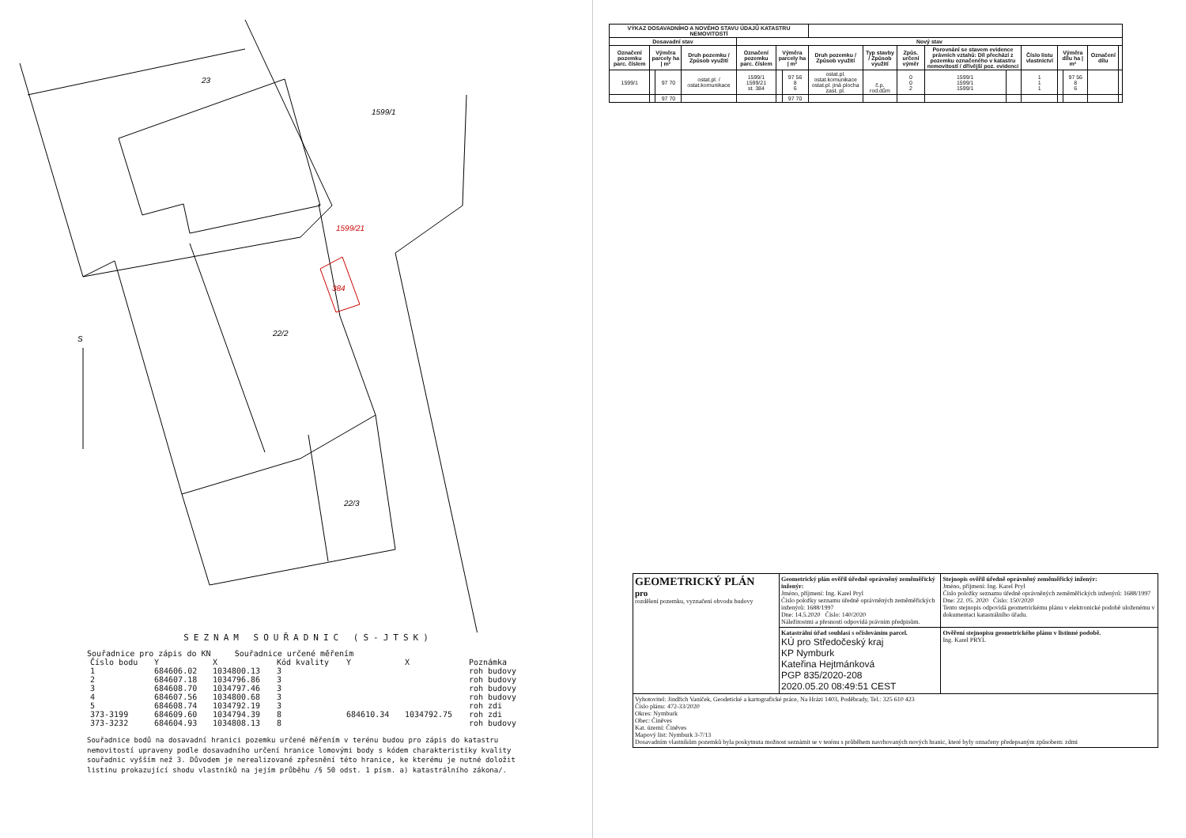23
1599/1
22/2
22/3
384
1599/21
S
SEZNAM SOUŘADNIC (S-JTSK)
Souřadnice pro zápis do KN Souřadnice určené měřením
| Číslo bodu | Y | X | Kód kvality | Y | X | Poznámka |
| --- | --- | --- | --- | --- | --- | --- |
| 1 | 684606.02 | 1034800.13 | 3 | | | roh budovy |
| 2 | 684607.18 | 1034796.86 | 3 | | | roh budovy |
| 3 | 684608.70 | 1034797.46 | 3 | | | roh budovy |
| 4 | 684607.56 | 1034800.68 | 3 | | | roh budovy |
| 5 | 684608.74 | 1034792.19 | 3 | | | roh zdi |
| 373-3199 | 684609.60 | 1034794.39 | 8 | 684610.34 | 1034792.75 | roh zdi |
| 373-3232 | 684604.93 | 1034808.13 | 8 | | | roh budovy |
Souřadnice bodů na dosavadní hranici pozemku určené měřením v terénu budou pro zápis do katastru nemovitostí upraveny podle dosavadního určení hranice lomovými body s kódem charakteristiky kvality souřadnic vyšším než 3. Důvodem je nerealizované zpřesnění této hranice, ke kterému je nutné doložit listinu prokazující shodu vlastníků na jejím průběhu /§ 50 odst. 1 písm. a) katastrálního zákona/.
| VÝKAZ DOSAVADNÍHO A NOVÉHO STAVU ÚDAJŮ KATASTRU NEMOVITOSTÍ | | | | | | | | | | | | | | | | |
| --- | --- | --- | --- | --- | --- | --- | --- | --- | --- | --- | --- | --- | --- | --- | --- | --- |
| Dosavadní stav | | | | Nový stav | | | | | | | | | | | | |
| Označení pozemku parc. číslem | Výměra parcely ha / m² | | Druh pozemku / Způsob využití | Označení pozemku parc. číslem | Výměra parcely ha / m² | | Druh pozemku / Způsob využití | Typ stavby / Způsob využití | Způs. určení výměr | Porovnání se stavem evidence právních vztahů: Díl přechází z pozemku označeného v katastru nemovitostí / dřívější poz. evidenci | | Číslo listu vlastnictví | Výměra dílu ha / m² | | Označení dílu | |
| 1599/1 | | 97 70 | ostat.pl. / ostat.komunikace | 1599/1 1599/21 st. 384 | | 97 56 8 6 | ostat.pl. ostat.komunikace ostat.pl. jiná plocha zast. pl. | č.p. rod.dům | 0 0 2 | 1599/1 1599/1 1599/1 | | 1 1 1 | | 97 56 8 6 | | |
| | | 97 70 | | | | 97 70 | | | | | | | | | | |
| GEOMETRICKÝ PLÁN pro rozdělení pozemku, vyznačení obvodu budovy | Geometrický plán ověřil úředně oprávněný zeměměřický inženýr: Jméno, příjmení: Ing. Karel Pryl Číslo položky seznamu úředně oprávněných zeměměřických inženýrů: 1688/1997 Dne: 14.5.2020 Číslo: 140/2020 Náležitostmi a přesností odpovídá právním předpisům. | Stejnopis ověřil úředně oprávněný zeměměřický inženýr: Jméno, příjmení: Ing. Karel Pryl Číslo položky seznamu úředně oprávněných zeměměřických inženýrů: 1688/1997 Dne: 22. 05. 2020 Číslo: 150/2020 Tento stejnopis odpovídá geometrickému plánu v elektronické podobě uloženému v dokumentaci katastrálního úřadu. |
| | Katastrální úřad souhlasí s očíslováním parcel. KÚ pro Středočeský kraj KP Nymburk Kateřina Hejtmánková PGP 835/2020-208 2020.05.20 08:49:51 CEST | Ověření stejnopisu geometrického plánu v listinné podobě. Ing. Karel PRYL |
| Vyhotovitel: Jindřich Vaníček, Geodetické a kartografické práce, Na Hrázi 1403, Poděbrady, Tel.: 325 610 423 Číslo plánu: 472-33/2020 Okres: Nymburk Obec: Činěves Kat. území: Činěves Mapový list: Nymburk 3-7/13 Dosavadním vlastníkům pozemků byla poskytnuta možnost seznámit se v terénu s průběhem navrhovaných nových hranic, které byly označeny předepsaným způsobem: zdmi | | |